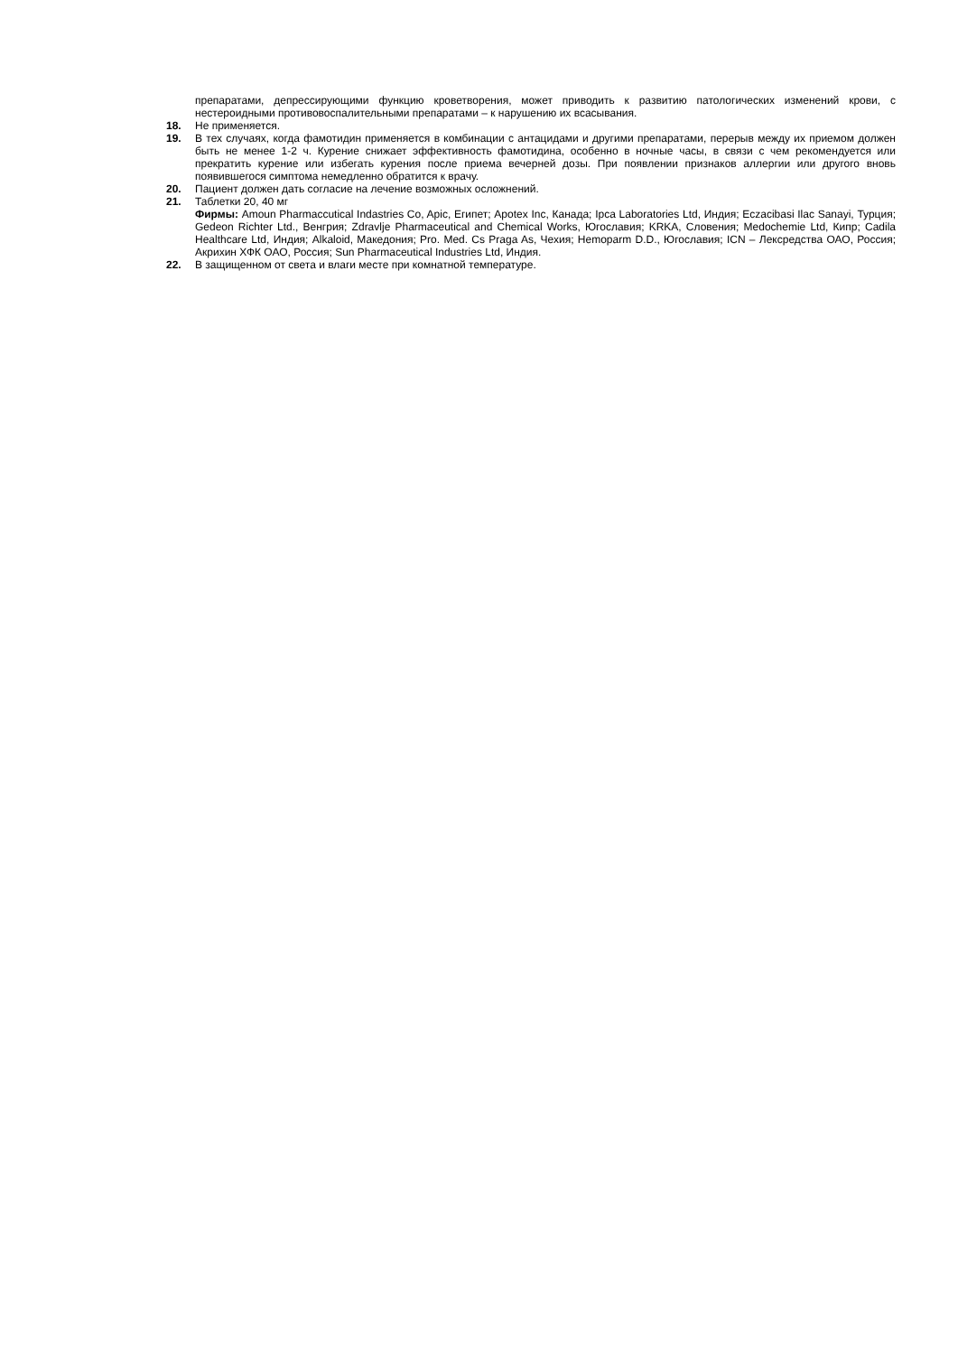препаратами, депрессирующими функцию кроветворения, может приводить к развитию патологических изменений крови, с нестероидными противовоспалительными препаратами – к нарушению их всасывания.
18. Не применяется.
19. В тех случаях, когда фамотидин применяется в комбинации с антацидами и другими препаратами, перерыв между их приемом должен быть не менее 1-2 ч. Курение снижает эффективность фамотидина, особенно в ночные часы, в связи с чем рекомендуется или прекратить курение или избегать курения после приема вечерней дозы. При появлении признаков аллергии или другого вновь появившегося симптома немедленно обратится к врачу.
20. Пациент должен дать согласие на лечение возможных осложнений.
21. Таблетки 20, 40 мг
Фирмы: Amoun Pharmaccutical Indastries Co, Apic, Египет; Apotex Inc, Канада; Ipca Laboratories Ltd, Индия; Eczacibasi Ilac Sanayi, Турция; Gedeon Richter Ltd., Венгрия; Zdravlje Pharmaceutical and Chemical Works, Югославия; KRKA, Словения; Medochemie Ltd, Кипр; Cadila Healthcare Ltd, Индия; Alkaloid, Македония; Pro. Med. Cs Praga As, Чехия; Hemoparm D.D., Югославия; ICN – Лексредства ОАО, Россия; Акрихин ХФК ОАО, Россия; Sun Pharmaceutical Industries Ltd, Индия.
22. В защищенном от света и влаги месте при комнатной температуре.